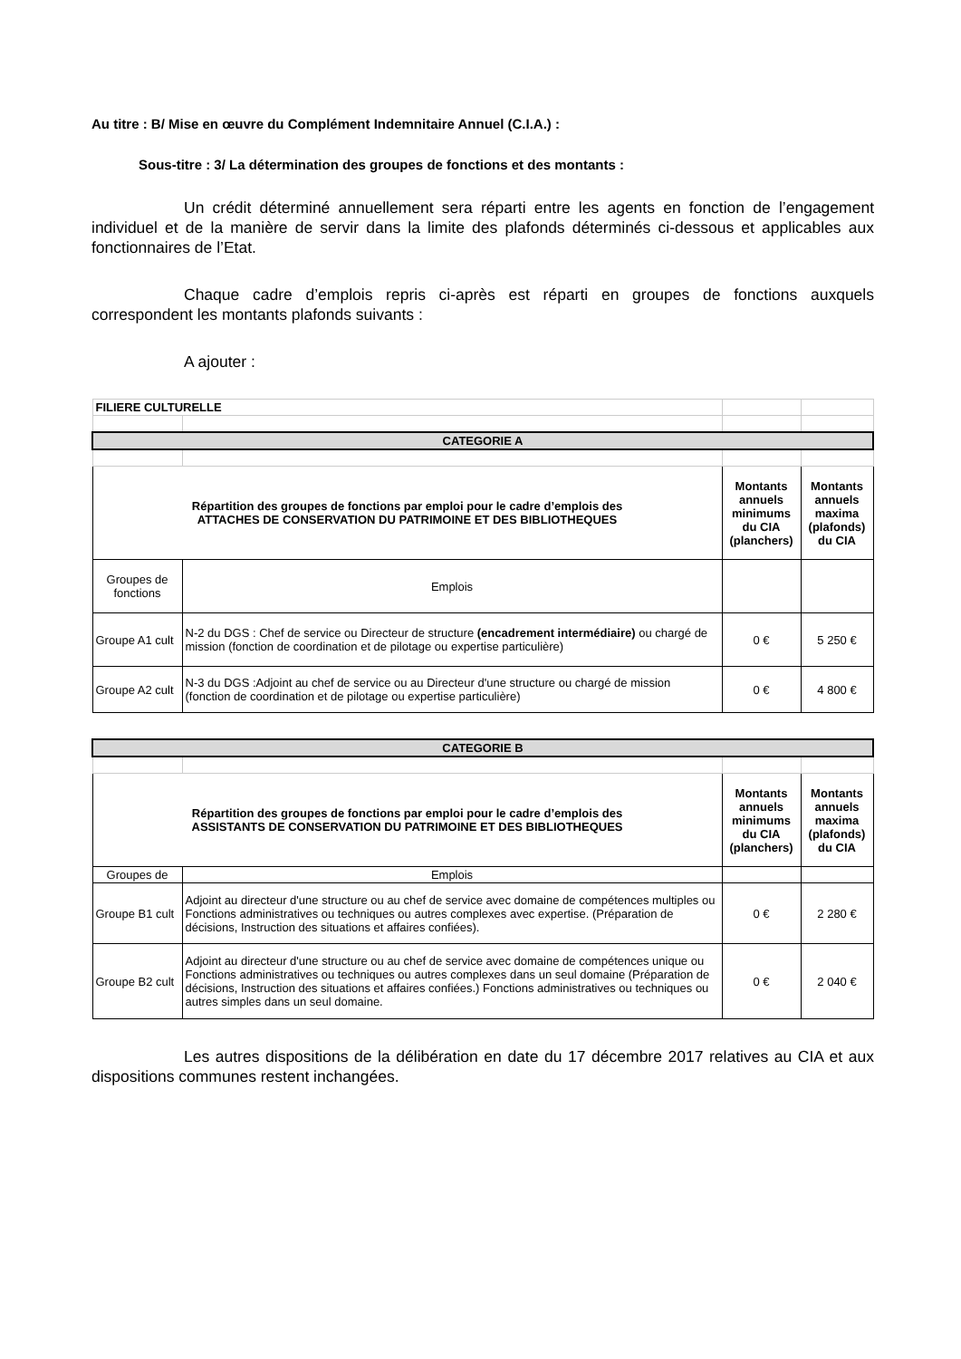Au titre : B/ Mise en œuvre du Complément Indemnitaire Annuel (C.I.A.) :
Sous-titre : 3/ La détermination des groupes de fonctions et des montants :
Un crédit déterminé annuellement sera réparti entre les agents en fonction de l’engagement individuel et de la manière de servir dans la limite des plafonds déterminés ci-dessous et applicables aux fonctionnaires de l’Etat.
Chaque cadre d’emplois repris ci-après est réparti en groupes de fonctions auxquels correspondent les montants plafonds suivants :
A ajouter :
| FILIERE CULTURELLE | | | |
| CATEGORIE A | | | |
| Répartition des groupes de fonctions par emploi pour le cadre d’emplois des ATTACHES DE CONSERVATION DU PATRIMOINE ET DES BIBLIOTHEQUES | | Montants annuels minimums du CIA (planchers) | Montants annuels maxima (plafonds) du CIA |
| Groupes de fonctions | Emplois | | |
| Groupe A1 cult | N-2 du DGS : Chef de service ou Directeur de structure (encadrement intermédiaire) ou chargé de mission (fonction de coordination et de pilotage ou expertise particulière) | 0 € | 5 250 € |
| Groupe A2 cult | N-3 du DGS :Adjoint au chef de service ou au Directeur d'une structure ou chargé de mission (fonction de coordination et de pilotage ou expertise particulière) | 0 € | 4 800 € |
| CATEGORIE B | | | |
| Répartition des groupes de fonctions par emploi pour le cadre d’emplois des ASSISTANTS DE CONSERVATION DU PATRIMOINE ET DES BIBLIOTHEQUES | | Montants annuels minimums du CIA (planchers) | Montants annuels maxima (plafonds) du CIA |
| Groupes de | Emplois | | |
| Groupe B1 cult | Adjoint au directeur d'une structure ou au chef de service avec domaine de compétences multiples ou Fonctions administratives ou techniques ou autres complexes avec expertise. (Préparation de décisions, Instruction des situations et affaires confiées). | 0 € | 2 280 € |
| Groupe B2 cult | Adjoint au directeur d'une structure ou au chef de service avec domaine de compétences unique ou Fonctions administratives ou techniques ou autres complexes dans un seul domaine (Préparation de décisions, Instruction des situations et affaires confiées.) Fonctions administratives ou techniques ou autres simples dans un seul domaine. | 0 € | 2 040 € |
Les autres dispositions de la délibération en date du 17 décembre 2017 relatives au CIA et aux dispositions communes restent inchangées.